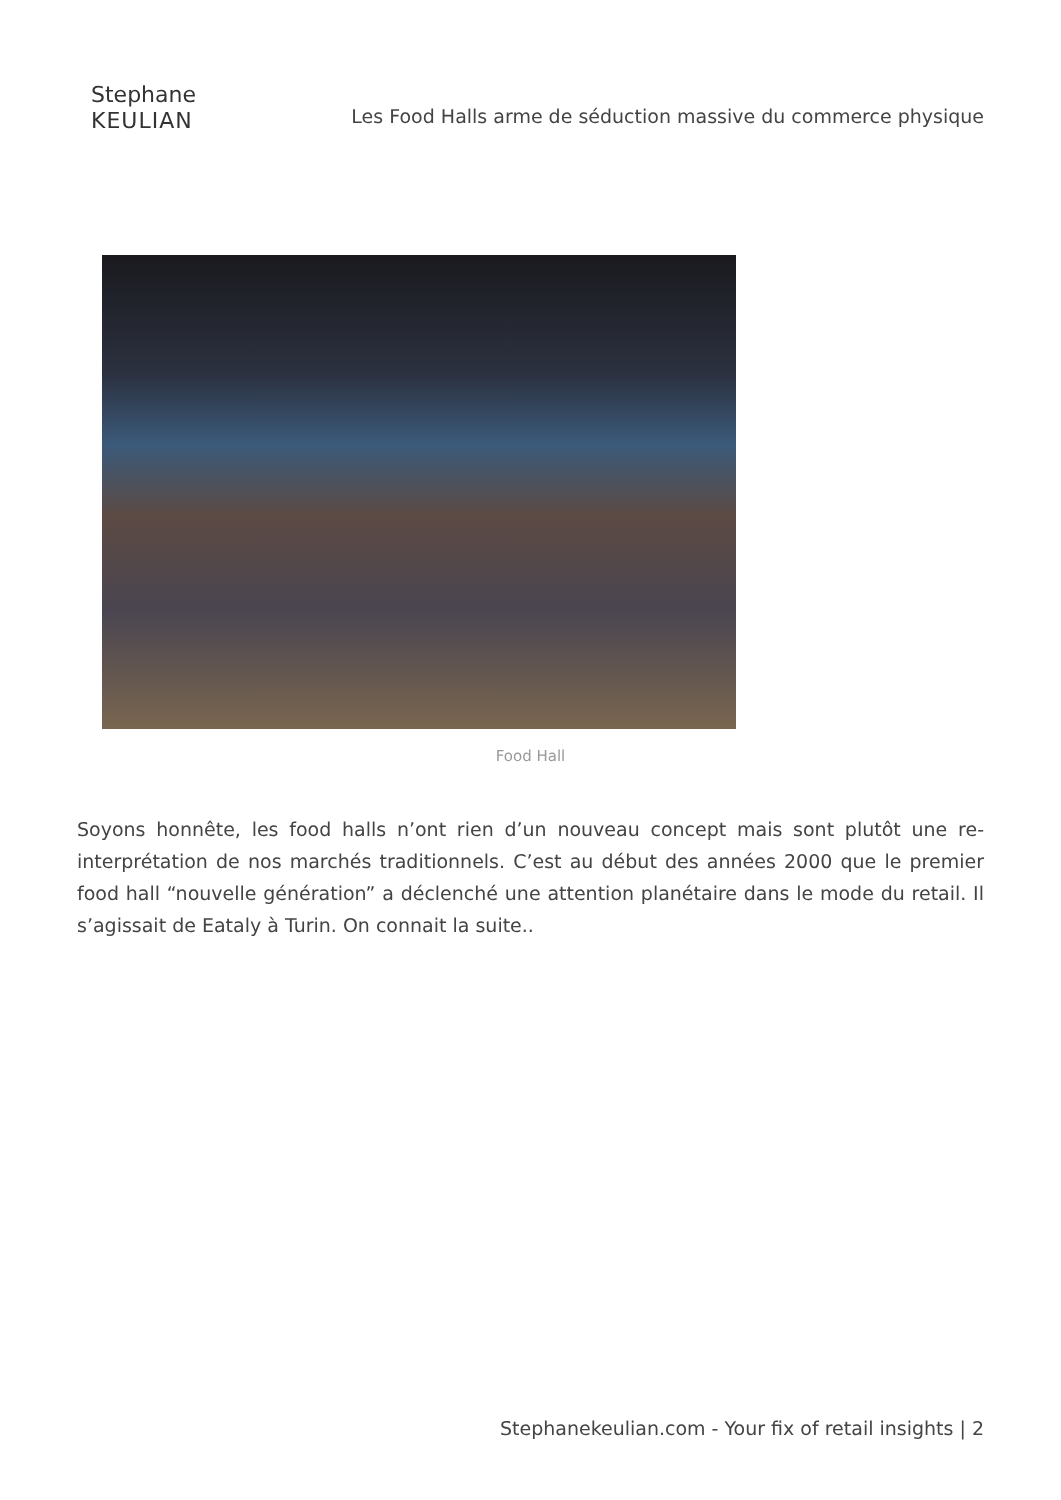Stephane
KEULIAN
Les Food Halls arme de séduction massive du commerce physique
Food Hall
Soyons honnête, les food halls n’ont rien d’un nouveau concept mais sont plutôt une re-interprétation de nos marchés traditionnels. C’est au début des années 2000 que le premier food hall “nouvelle génération” a déclenché une attention planétaire dans le mode du retail. Il s’agissait de Eataly à Turin. On connait la suite..
Stephanekeulian.com - Your fix of retail insights | 2